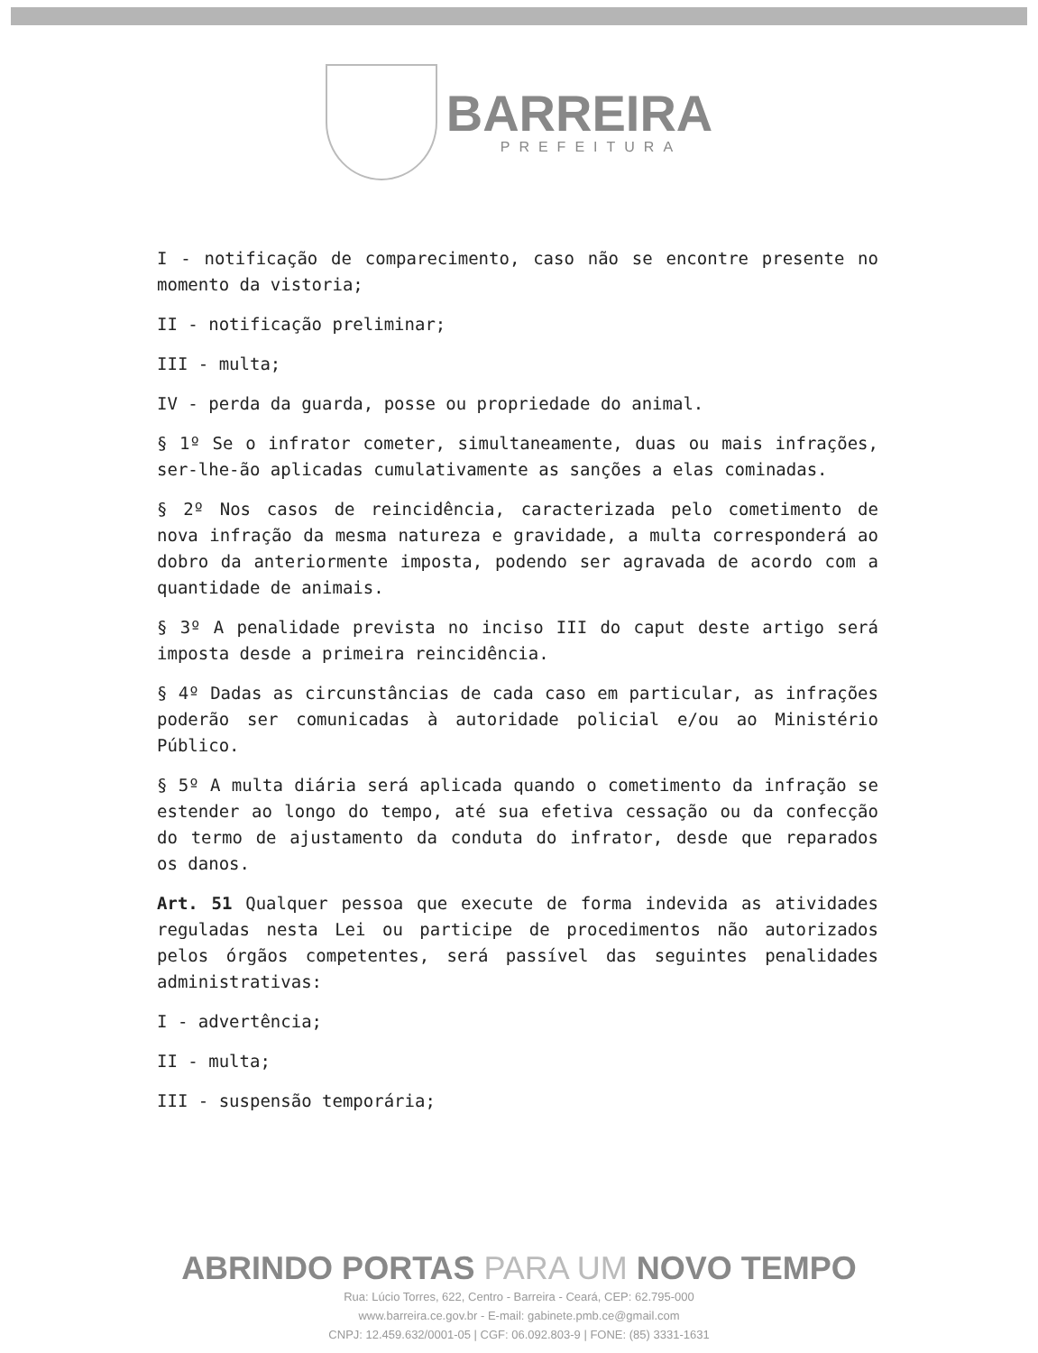BARREIRA
PREFEITURA
I - notificação de comparecimento, caso não se encontre presente no momento da vistoria;
II - notificação preliminar;
III - multa;
IV - perda da guarda, posse ou propriedade do animal.
§ 1º Se o infrator cometer, simultaneamente, duas ou mais infrações, ser-lhe-ão aplicadas cumulativamente as sanções a elas cominadas.
§ 2º Nos casos de reincidência, caracterizada pelo cometimento de nova infração da mesma natureza e gravidade, a multa corresponderá ao dobro da anteriormente imposta, podendo ser agravada de acordo com a quantidade de animais.
§ 3º A penalidade prevista no inciso III do caput deste artigo será imposta desde a primeira reincidência.
§ 4º Dadas as circunstâncias de cada caso em particular, as infrações poderão ser comunicadas à autoridade policial e/ou ao Ministério Público.
§ 5º A multa diária será aplicada quando o cometimento da infração se estender ao longo do tempo, até sua efetiva cessação ou da confecção do termo de ajustamento da conduta do infrator, desde que reparados os danos.
Art. 51 Qualquer pessoa que execute de forma indevida as atividades reguladas nesta Lei ou participe de procedimentos não autorizados pelos órgãos competentes, será passível das seguintes penalidades administrativas:
I - advertência;
II - multa;
III - suspensão temporária;
ABRINDO PORTAS PARA UM NOVO TEMPO
Rua: Lúcio Torres, 622, Centro - Barreira - Ceará, CEP: 62.795-000
www.barreira.ce.gov.br - E-mail: gabinete.pmb.ce@gmail.com
CNPJ: 12.459.632/0001-05 | CGF: 06.092.803-9 | FONE: (85) 3331-1631